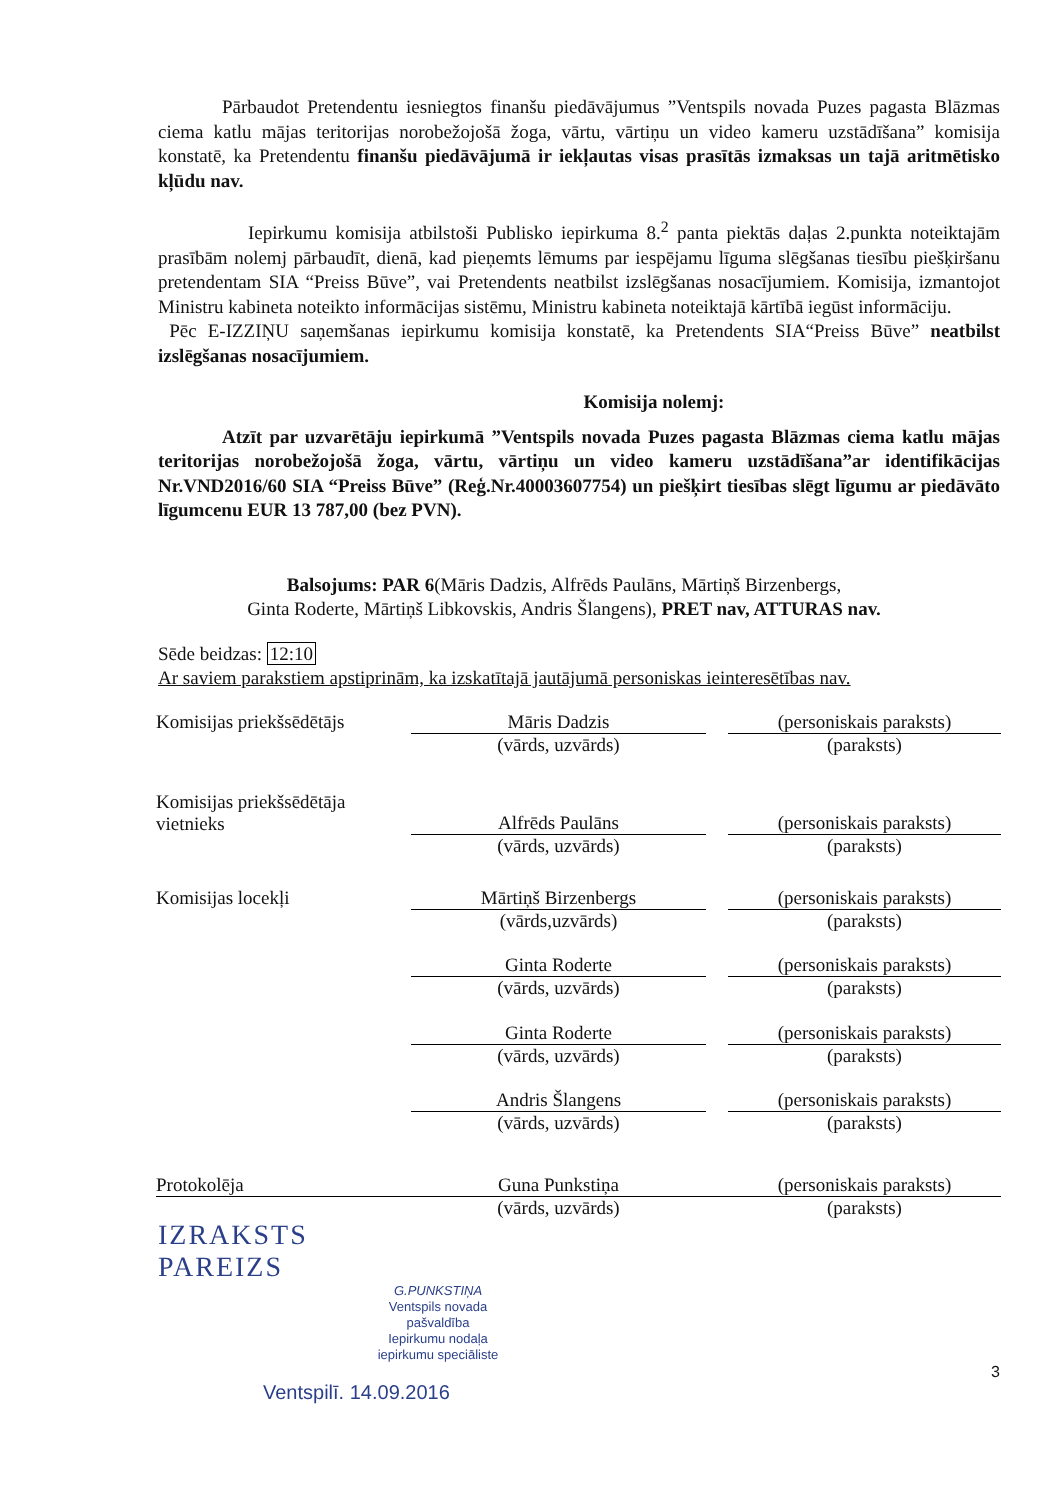Pārbaudot Pretendentu iesniegtos finanšu piedāvājumus ”Ventspils novada Puzes pagasta Blāzmas ciema katlu mājas teritorijas norobežojošā žoga, vārtu, vārtiņu un video kameru uzstādīšana” komisija konstatē, ka Pretendentu finanšu piedāvājumā ir iekļautas visas prasītās izmaksas un tajā aritmētisko kļūdu nav.
Iepirkumu komisija atbilstoši Publisko iepirkuma 8.<sup>2</sup> panta piektās daļas 2.punkta noteiktajām prasībām nolemj pārbaudīt, dienā, kad pieņemts lēmums par iespējamu līguma slēgšanas tiesību piešķiršanu pretendentam SIA “Preiss Būve”, vai Pretendents neatbilst izslēgšanas nosacījumiem. Komisija, izmantojot Ministru kabineta noteikto informācijas sistēmu, Ministru kabineta noteiktajā kārtībā iegūst informāciju.
Pēc E-IZZIŅU saņemšanas iepirkumu komisija konstatē, ka Pretendents SIA“Preiss Būve” neatbilst izslēgšanas nosacījumiem.
Komisija nolemj:
Atzīt par uzvarētāju iepirkumā ”Ventspils novada Puzes pagasta Blāzmas ciema katlu mājas teritorijas norobežojošā žoga, vārtu, vārtiņu un video kameru uzstādīšana”ar identifikācijas Nr.VND2016/60 SIA “Preiss Būve” (Reģ.Nr.40003607754) un piešķirt tiesības slēgt līgumu ar piedāvāto līgumcenu EUR 13 787,00 (bez PVN).
Balsojums: PAR 6(Māris Dadzis, Alfrēds Paulāns, Mārtiņš Birzenbergs,
Ginta Roderte, Mārtiņš Libkovskis, Andris Šlangens), PRET nav, ATTURAS nav.
Sēde beidzas: 12:10
Ar saviem parakstiem apstiprinām, ka izskatītajā jautājumā personiskas ieinteresētības nav.
| Komisijas priekšsēdētājs | Māris Dadzis | | (personiskais paraksts) |
| | (vārds, uzvārds) | | (paraksts) |
| Komisijas priekšsēdētāja vietnieks | Alfrēds Paulāns | | (personiskais paraksts) |
| | (vārds, uzvārds) | | (paraksts) |
| Komisijas locekļi | Mārtiņš Birzenbergs | | (personiskais paraksts) |
| | (vārds,uzvārds) | | (paraksts) |
| | Ginta Roderte | | (personiskais paraksts) |
| | (vārds, uzvārds) | | (paraksts) |
| | Ginta Roderte | | (personiskais paraksts) |
| | (vārds, uzvārds) | | (paraksts) |
| | Andris Šlangens | | (personiskais paraksts) |
| | (vārds, uzvārds) | | (paraksts) |
| Protokolēja | Guna Punkstiņa | | (personiskais paraksts) |
| | (vārds, uzvārds) | | (paraksts) |
IZRAKSTS
PAREIZS
G.PUNKSTIŅA
Ventspils novada pašvaldība
Iepirkumu nodaļa
iepirkumu speciāliste
3
Ventspilī. 14.09.2016